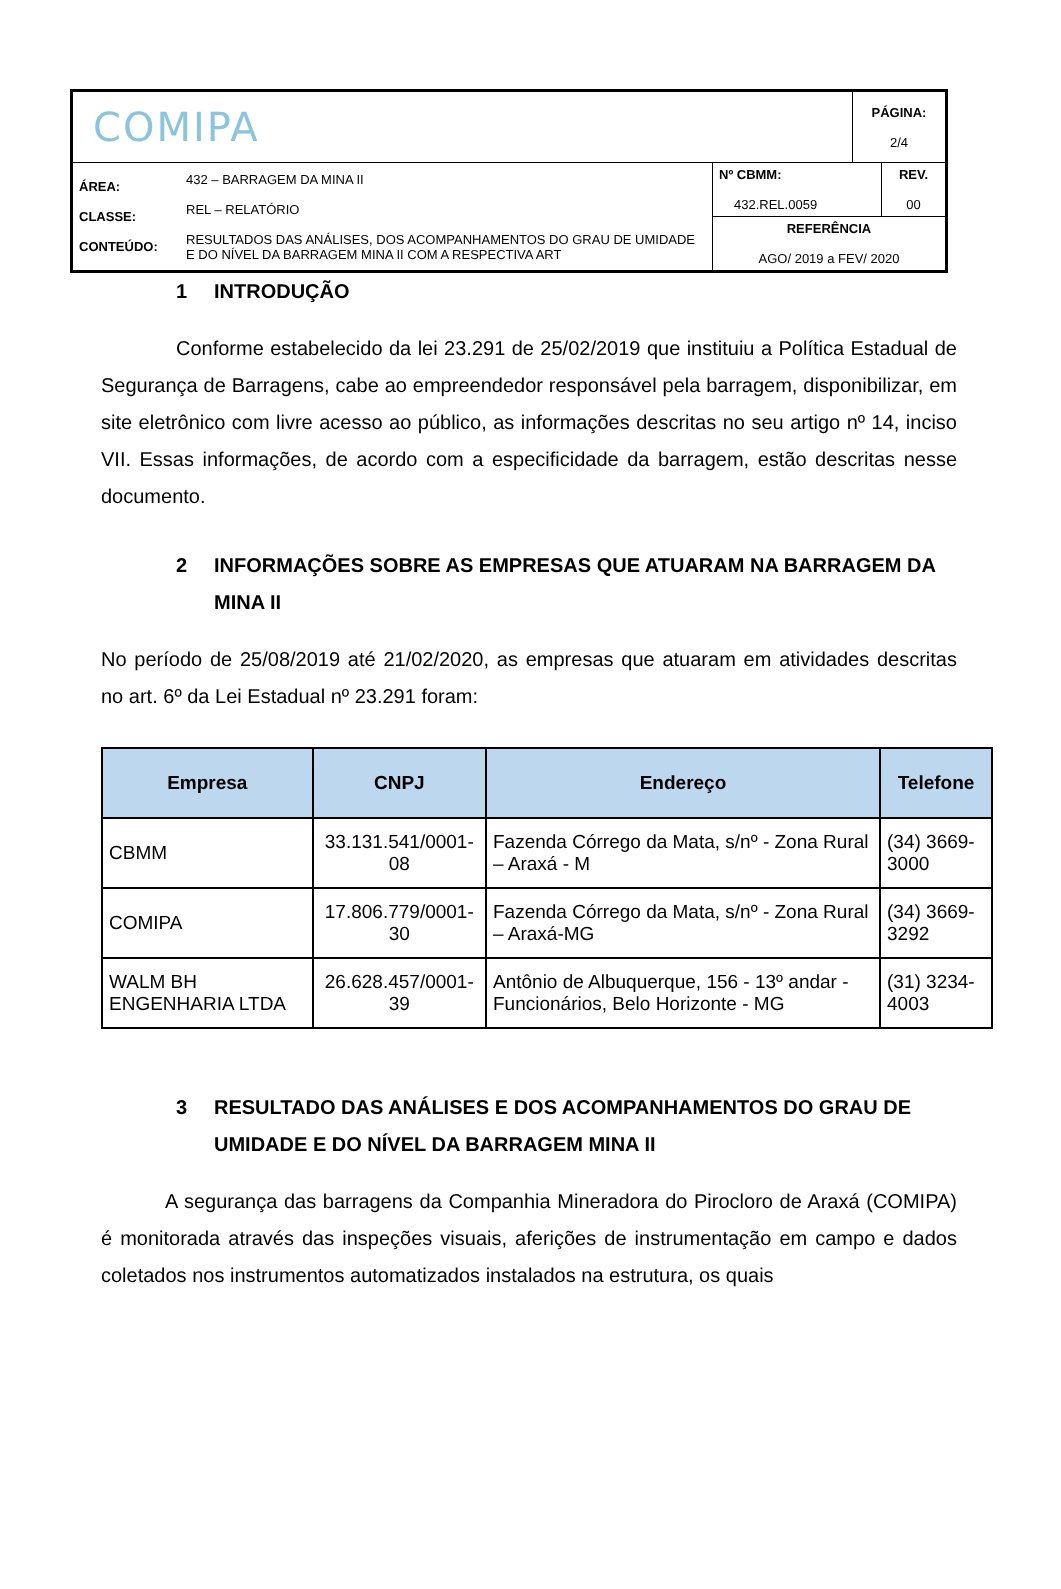| COMIPA | | | PÁGINA: 2/4 |
| ÁREA: CLASSE: CONTEÚDO: | 432 – BARRAGEM DA MINA II REL – RELATÓRIO RESULTADOS DAS ANÁLISES, DOS ACOMPANHAMENTOS DO GRAU DE UMIDADE E DO NÍVEL DA BARRAGEM MINA II COM A RESPECTIVA ART | / Nº CBMM: 432.REL.0059 / REV. 00 / / REFERÊNCIA AGO/ 2019 a FEV/ 2020 / / | |
1 INTRODUÇÃO
Conforme estabelecido da lei 23.291 de 25/02/2019 que instituiu a Política Estadual de Segurança de Barragens, cabe ao empreendedor responsável pela barragem, disponibilizar, em site eletrônico com livre acesso ao público, as informações descritas no seu artigo nº 14, inciso VII. Essas informações, de acordo com a especificidade da barragem, estão descritas nesse documento.
2 INFORMAÇÕES SOBRE AS EMPRESAS QUE ATUARAM NA BARRAGEM DA MINA II
No período de 25/08/2019 até 21/02/2020, as empresas que atuaram em atividades descritas no art. 6º da Lei Estadual nº 23.291 foram:
| Empresa | CNPJ | Endereço | Telefone |
| --- | --- | --- | --- |
| CBMM | 33.131.541/0001-08 | Fazenda Córrego da Mata, s/nº - Zona Rural – Araxá - M | (34) 3669-3000 |
| COMIPA | 17.806.779/0001-30 | Fazenda Córrego da Mata, s/nº - Zona Rural – Araxá-MG | (34) 3669-3292 |
| WALM BH ENGENHARIA LTDA | 26.628.457/0001-39 | Antônio de Albuquerque, 156 - 13º andar - Funcionários, Belo Horizonte - MG | (31) 3234-4003 |
3 RESULTADO DAS ANÁLISES E DOS ACOMPANHAMENTOS DO GRAU DE UMIDADE E DO NÍVEL DA BARRAGEM MINA II
A segurança das barragens da Companhia Mineradora do Pirocloro de Araxá (COMIPA) é monitorada através das inspeções visuais, aferições de instrumentação em campo e dados coletados nos instrumentos automatizados instalados na estrutura, os quais